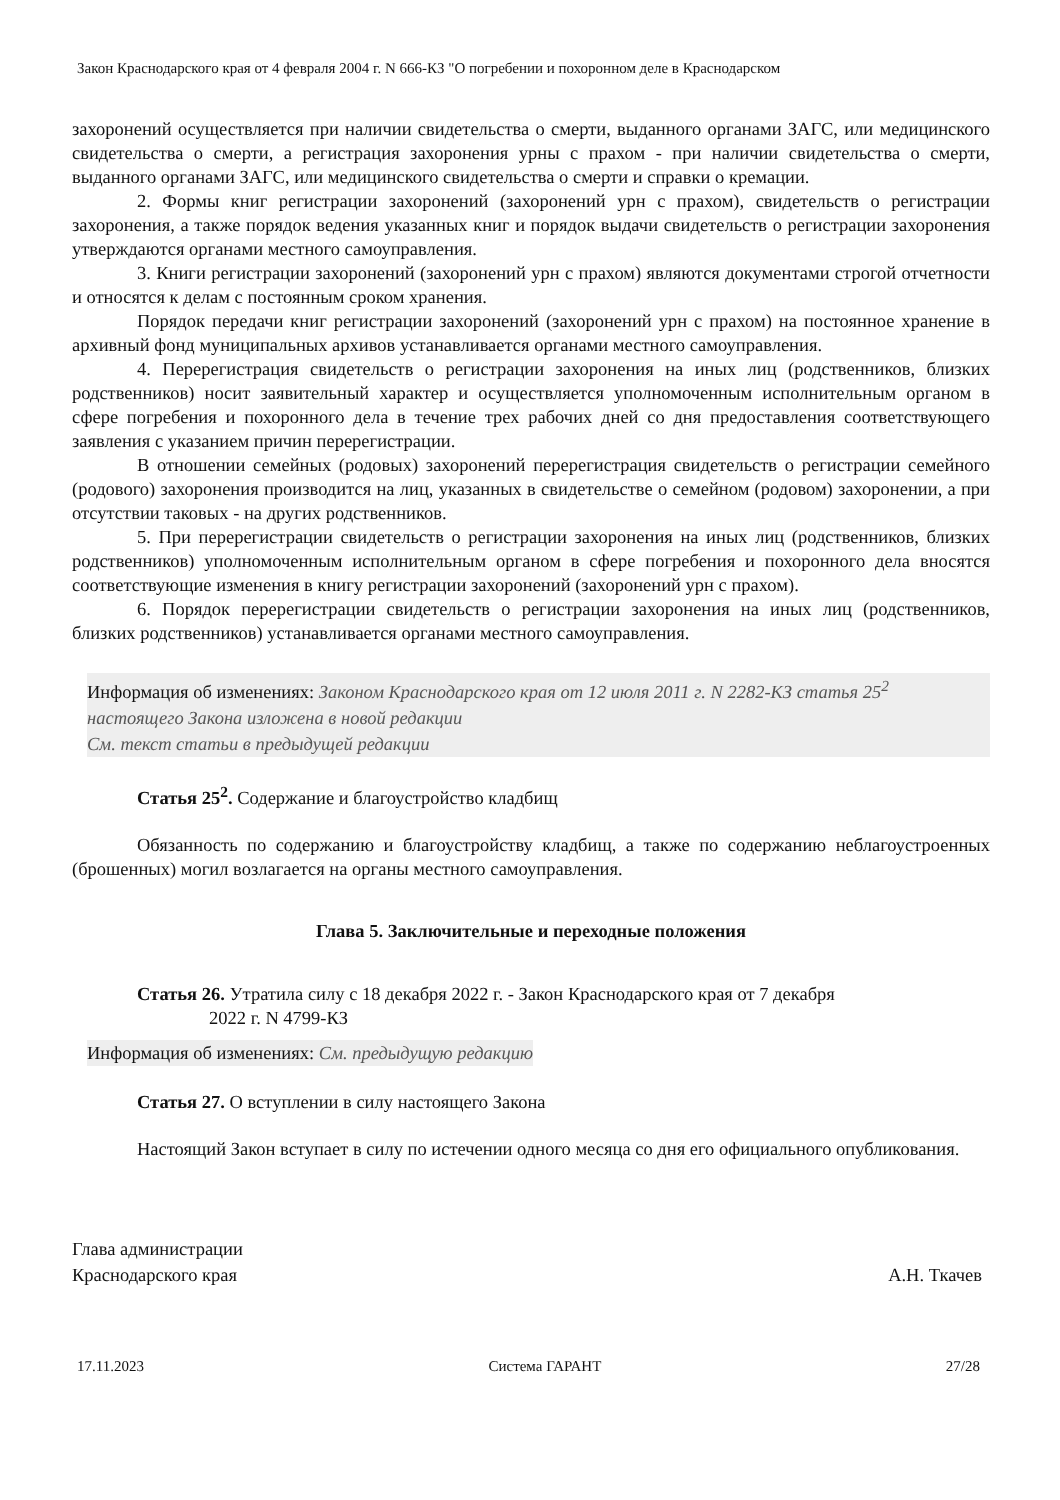Закон Краснодарского края от 4 февраля 2004 г. N 666-КЗ "О погребении и похоронном деле в Краснодарском
захоронений осуществляется при наличии свидетельства о смерти, выданного органами ЗАГС, или медицинского свидетельства о смерти, а регистрация захоронения урны с прахом - при наличии свидетельства о смерти, выданного органами ЗАГС, или медицинского свидетельства о смерти и справки о кремации.
2. Формы книг регистрации захоронений (захоронений урн с прахом), свидетельств о регистрации захоронения, а также порядок ведения указанных книг и порядок выдачи свидетельств о регистрации захоронения утверждаются органами местного самоуправления.
3. Книги регистрации захоронений (захоронений урн с прахом) являются документами строгой отчетности и относятся к делам с постоянным сроком хранения.
Порядок передачи книг регистрации захоронений (захоронений урн с прахом) на постоянное хранение в архивный фонд муниципальных архивов устанавливается органами местного самоуправления.
4. Перерегистрация свидетельств о регистрации захоронения на иных лиц (родственников, близких родственников) носит заявительный характер и осуществляется уполномоченным исполнительным органом в сфере погребения и похоронного дела в течение трех рабочих дней со дня предоставления соответствующего заявления с указанием причин перерегистрации.
В отношении семейных (родовых) захоронений перерегистрация свидетельств о регистрации семейного (родового) захоронения производится на лиц, указанных в свидетельстве о семейном (родовом) захоронении, а при отсутствии таковых - на других родственников.
5. При перерегистрации свидетельств о регистрации захоронения на иных лиц (родственников, близких родственников) уполномоченным исполнительным органом в сфере погребения и похоронного дела вносятся соответствующие изменения в книгу регистрации захоронений (захоронений урн с прахом).
6. Порядок перерегистрации свидетельств о регистрации захоронения на иных лиц (родственников, близких родственников) устанавливается органами местного самоуправления.
Информация об изменениях: Законом Краснодарского края от 12 июля 2011 г. N 2282-КЗ статья 25<sup>2</sup> настоящего Закона изложена в новой редакции
См. текст статьи в предыдущей редакции
Статья 25<sup>2</sup>. Содержание и благоустройство кладбищ
Обязанность по содержанию и благоустройству кладбищ, а также по содержанию неблагоустроенных (брошенных) могил возлагается на органы местного самоуправления.
Глава 5. Заключительные и переходные положения
Статья 26. Утратила силу с 18 декабря 2022 г. - Закон Краснодарского края от 7 декабря
2022 г. N 4799-КЗ
Информация об изменениях: См. предыдущую редакцию
Статья 27. О вступлении в силу настоящего Закона
Настоящий Закон вступает в силу по истечении одного месяца со дня его официального опубликования.
Глава администрации
Краснодарского края
А.Н. Ткачев
17.11.2023 Система ГАРАНТ 27/28